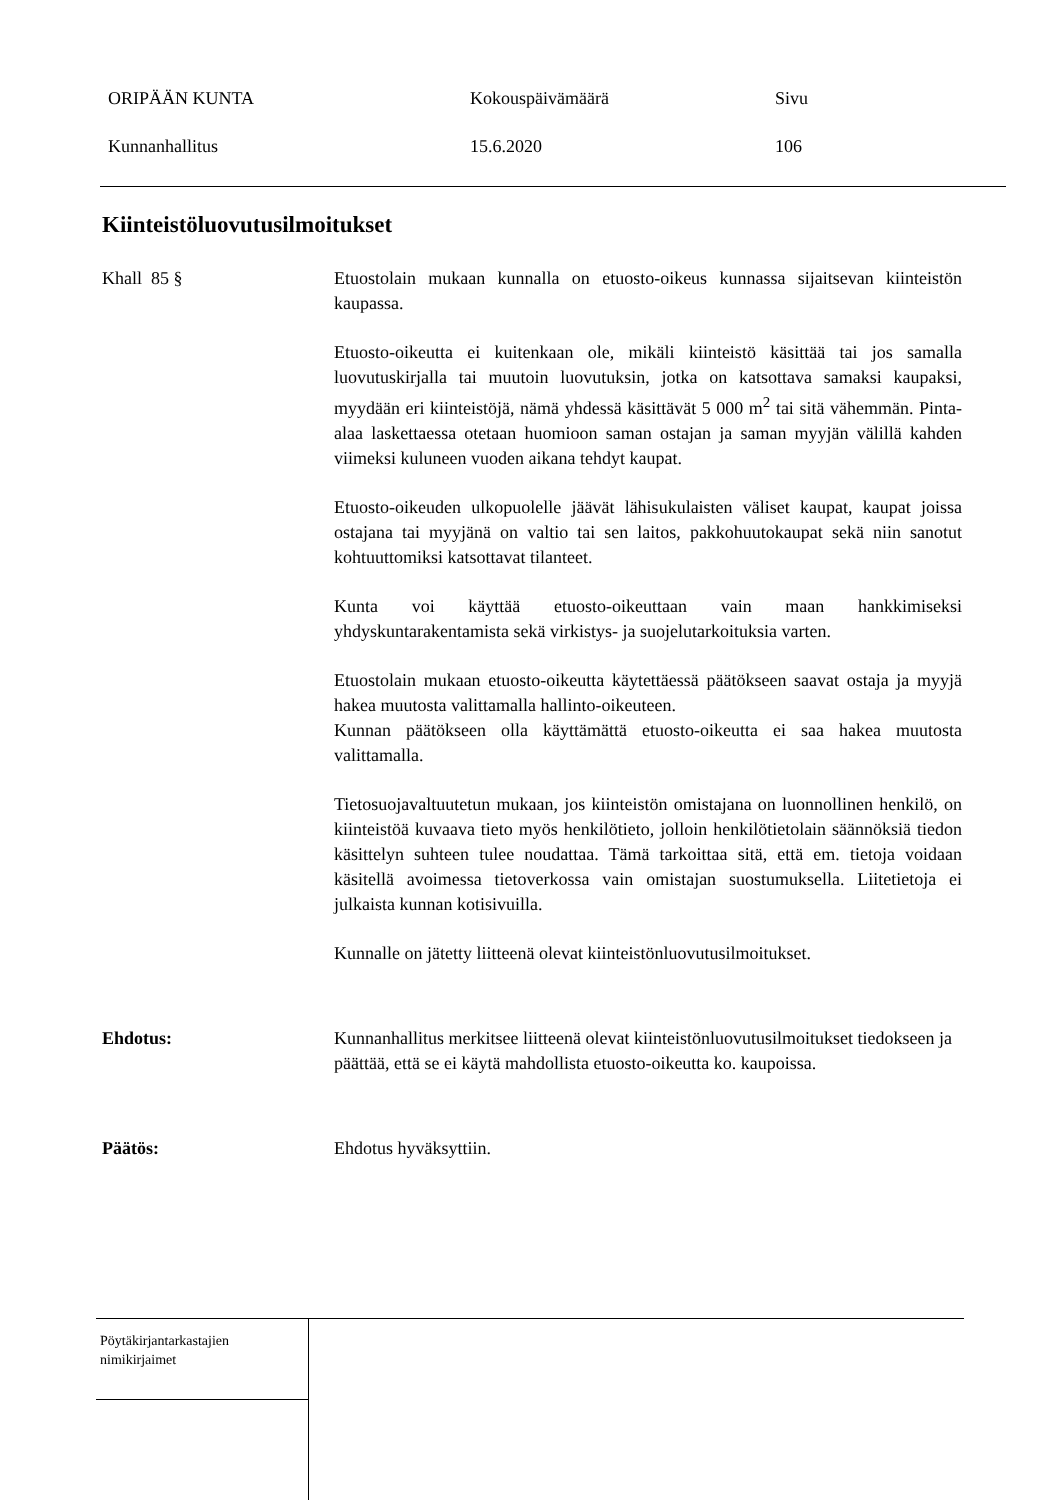ORIPÄÄN KUNTA Kokouspäivämäärä Sivu
Kunnanhallitus 15.6.2020 106
Kiinteistöluovutusilmoitukset
Khall 85 § Etuostolain mukaan kunnalla on etuosto-oikeus kunnassa sijaitsevan kiinteistön kaupassa.
Etuosto-oikeutta ei kuitenkaan ole, mikäli kiinteistö käsittää tai jos samalla luovutuskirjalla tai muutoin luovutuksin, jotka on katsottava samaksi kaupaksi, myydään eri kiinteistöjä, nämä yhdessä käsittävät 5 000 m<sup>2</sup> tai sitä vähemmän. Pinta-alaa laskettaessa otetaan huomioon saman ostajan ja saman myyjän välillä kahden viimeksi kuluneen vuoden aikana tehdyt kaupat.
Etuosto-oikeuden ulkopuolelle jäävät lähisukulaisten väliset kaupat, kaupat joissa ostajana tai myyjänä on valtio tai sen laitos, pakkohuutokaupat sekä niin sanotut kohtuuttomiksi katsottavat tilanteet.
Kunta voi käyttää etuosto-oikeuttaan vain maan hankkimiseksi yhdyskuntarakentamista sekä virkistys- ja suojelutarkoituksia varten.
Etuostolain mukaan etuosto-oikeutta käytettäessä päätökseen saavat ostaja ja myyjä hakea muutosta valittamalla hallinto-oikeuteen.
Kunnan päätökseen olla käyttämättä etuosto-oikeutta ei saa hakea muutosta valittamalla.
Tietosuojavaltuutetun mukaan, jos kiinteistön omistajana on luonnollinen henkilö, on kiinteistöä kuvaava tieto myös henkilötieto, jolloin henkilötietolain säännöksiä tiedon käsittelyn suhteen tulee noudattaa. Tämä tarkoittaa sitä, että em. tietoja voidaan käsitellä avoimessa tietoverkossa vain omistajan suostumuksella. Liitetietoja ei julkaista kunnan kotisivuilla.
Kunnalle on jätetty liitteenä olevat kiinteistönluovutusilmoitukset.
Ehdotus: Kunnanhallitus merkitsee liitteenä olevat kiinteistönluovutusilmoitukset tiedokseen ja päättää, että se ei käytä mahdollista etuosto-oikeutta ko. kaupoissa.
Päätös: Ehdotus hyväksyttiin.
Pöytäkirjantarkastajien
nimikirjaimet